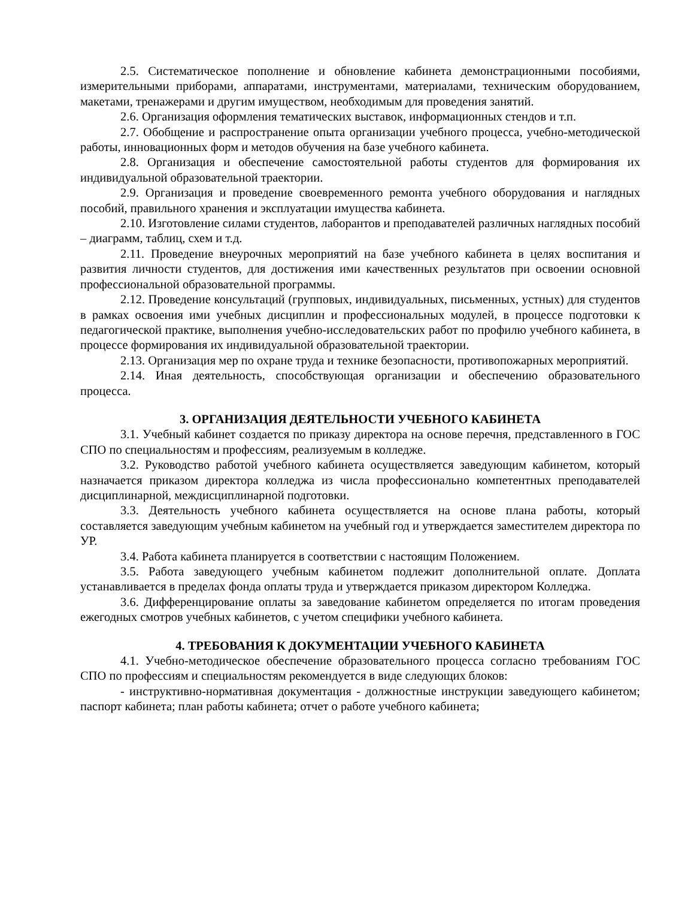2.5. Систематическое пополнение и обновление кабинета демонстрационными пособиями, измерительными приборами, аппаратами, инструментами, материалами, техническим оборудованием, макетами, тренажерами и другим имуществом, необходимым для проведения занятий.
2.6. Организация оформления тематических выставок, информационных стендов и т.п.
2.7. Обобщение и распространение опыта организации учебного процесса, учебно-методической работы, инновационных форм и методов обучения на базе учебного кабинета.
2.8. Организация и обеспечение самостоятельной работы студентов для формирования их индивидуальной образовательной траектории.
2.9. Организация и проведение своевременного ремонта учебного оборудования и наглядных пособий, правильного хранения и эксплуатации имущества кабинета.
2.10. Изготовление силами студентов, лаборантов и преподавателей различных наглядных пособий – диаграмм, таблиц, схем и т.д.
2.11. Проведение внеурочных мероприятий на базе учебного кабинета в целях воспитания и развития личности студентов, для достижения ими качественных результатов при освоении основной профессиональной образовательной программы.
2.12. Проведение консультаций (групповых, индивидуальных, письменных, устных) для студентов в рамках освоения ими учебных дисциплин и профессиональных модулей, в процессе подготовки к педагогической практике, выполнения учебно-исследовательских работ по профилю учебного кабинета, в процессе формирования их индивидуальной образовательной траектории.
2.13. Организация мер по охране труда и технике безопасности, противопожарных мероприятий.
2.14. Иная деятельность, способствующая организации и обеспечению образовательного процесса.
3. ОРГАНИЗАЦИЯ ДЕЯТЕЛЬНОСТИ УЧЕБНОГО КАБИНЕТА
3.1. Учебный кабинет создается по приказу директора на основе перечня, представленного в ГОС СПО по специальностям и профессиям, реализуемым в колледже.
3.2. Руководство работой учебного кабинета осуществляется заведующим кабинетом, который назначается приказом директора колледжа из числа профессионально компетентных преподавателей дисциплинарной, междисциплинарной подготовки.
3.3. Деятельность учебного кабинета осуществляется на основе плана работы, который составляется заведующим учебным кабинетом на учебный год и утверждается заместителем директора по УР.
3.4. Работа кабинета планируется в соответствии с настоящим Положением.
3.5. Работа заведующего учебным кабинетом подлежит дополнительной оплате. Доплата устанавливается в пределах фонда оплаты труда и утверждается приказом директором Колледжа.
3.6. Дифференцирование оплаты за заведование кабинетом определяется по итогам проведения ежегодных смотров учебных кабинетов, с учетом специфики учебного кабинета.
4. ТРЕБОВАНИЯ К ДОКУМЕНТАЦИИ УЧЕБНОГО КАБИНЕТА
4.1. Учебно-методическое обеспечение образовательного процесса согласно требованиям ГОС СПО по профессиям и специальностям рекомендуется в виде следующих блоков:
- инструктивно-нормативная документация - должностные инструкции заведующего кабинетом; паспорт кабинета; план работы кабинета; отчет о работе учебного кабинета;